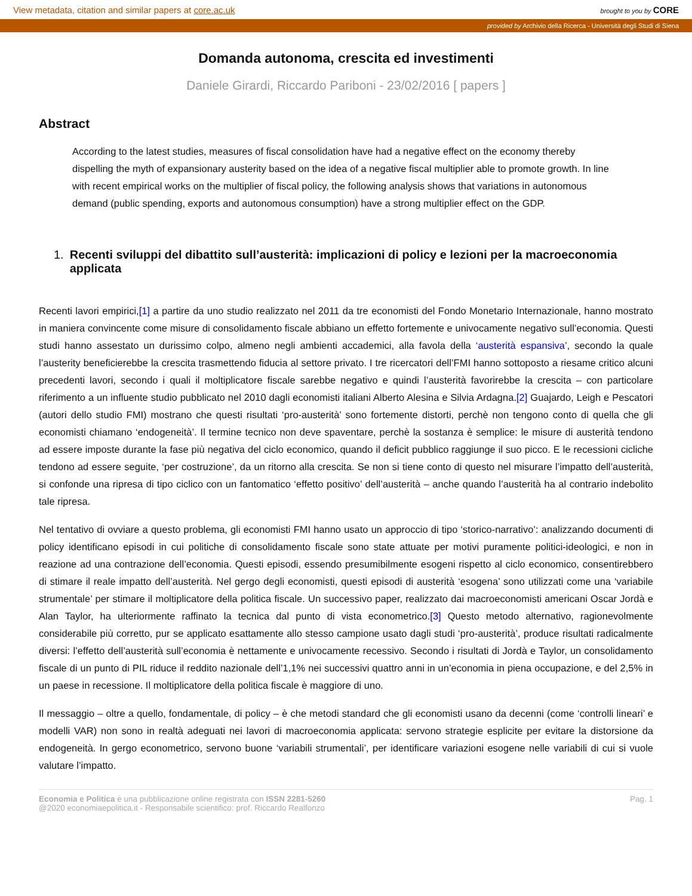View metadata, citation and similar papers at core.ac.uk brought to you by CORE
provided by Archivio della Ricerca - Università degli Studi di Siena
Domanda autonoma, crescita ed investimenti
Daniele Girardi, Riccardo Pariboni - 23/02/2016 [ papers ]
Abstract
According to the latest studies, measures of fiscal consolidation have had a negative effect on the economy thereby dispelling the myth of expansionary austerity based on the idea of a negative fiscal multiplier able to promote growth. In line with recent empirical works on the multiplier of fiscal policy, the following analysis shows that variations in autonomous demand (public spending, exports and autonomous consumption) have a strong multiplier effect on the GDP.
1. Recenti sviluppi del dibattito sull’austerità: implicazioni di policy e lezioni per la macroeconomia applicata
Recenti lavori empirici,[1] a partire da uno studio realizzato nel 2011 da tre economisti del Fondo Monetario Internazionale, hanno mostrato in maniera convincente come misure di consolidamento fiscale abbiano un effetto fortemente e univocamente negativo sull’economia. Questi studi hanno assestato un durissimo colpo, almeno negli ambienti accademici, alla favola della ‘austerità espansiva’, secondo la quale l’austerity beneficierebbe la crescita trasmettendo fiducia al settore privato. I tre ricercatori dell’FMI hanno sottoposto a riesame critico alcuni precedenti lavori, secondo i quali il moltiplicatore fiscale sarebbe negativo e quindi l’austerità favorirebbe la crescita – con particolare riferimento a un influente studio pubblicato nel 2010 dagli economisti italiani Alberto Alesina e Silvia Ardagna.[2] Guajardo, Leigh e Pescatori (autori dello studio FMI) mostrano che questi risultati ‘pro-austerità’ sono fortemente distorti, perchè non tengono conto di quella che gli economisti chiamano ‘endogeneità’. Il termine tecnico non deve spaventare, perchè la sostanza è semplice: le misure di austerità tendono ad essere imposte durante la fase più negativa del ciclo economico, quando il deficit pubblico raggiunge il suo picco. E le recessioni cicliche tendono ad essere seguite, ‘per costruzione’, da un ritorno alla crescita. Se non si tiene conto di questo nel misurare l’impatto dell’austerità, si confonde una ripresa di tipo ciclico con un fantomatico ‘effetto positivo’ dell’austerità – anche quando l’austerità ha al contrario indebolito tale ripresa.
Nel tentativo di ovviare a questo problema, gli economisti FMI hanno usato un approccio di tipo ‘storico-narrativo’: analizzando documenti di policy identificano episodi in cui politiche di consolidamento fiscale sono state attuate per motivi puramente politici-ideologici, e non in reazione ad una contrazione dell’economia. Questi episodi, essendo presumibilmente esogeni rispetto al ciclo economico, consentirebbero di stimare il reale impatto dell’austerità. Nel gergo degli economisti, questi episodi di austerità ‘esogena’ sono utilizzati come una ‘variabile strumentale’ per stimare il moltiplicatore della politica fiscale. Un successivo paper, realizzato dai macroeconomisti americani Oscar Jordà e Alan Taylor, ha ulteriormente raffinato la tecnica dal punto di vista econometrico.[3] Questo metodo alternativo, ragionevolmente considerabile più corretto, pur se applicato esattamente allo stesso campione usato dagli studi ‘pro-austerità’, produce risultati radicalmente diversi: l’effetto dell’austerità sull’economia è nettamente e univocamente recessivo. Secondo i risultati di Jordà e Taylor, un consolidamento fiscale di un punto di PIL riduce il reddito nazionale dell’1,1% nei successivi quattro anni in un’economia in piena occupazione, e del 2,5% in un paese in recessione. Il moltiplicatore della politica fiscale è maggiore di uno.
Il messaggio – oltre a quello, fondamentale, di policy – è che metodi standard che gli economisti usano da decenni (come ‘controlli lineari’ e modelli VAR) non sono in realtà adeguati nei lavori di macroeconomia applicata: servono strategie esplicite per evitare la distorsione da endogeneità. In gergo econometrico, servono buone ‘variabili strumentali’, per identificare variazioni esogene nelle variabili di cui si vuole valutare l’impatto.
Economia e Politica è una pubblicazione online registrata con ISSN 2281-5260
@2020 economiaepolitica.it - Responsabile scientifico: prof. Riccardo Realfonzo
Pag. 1